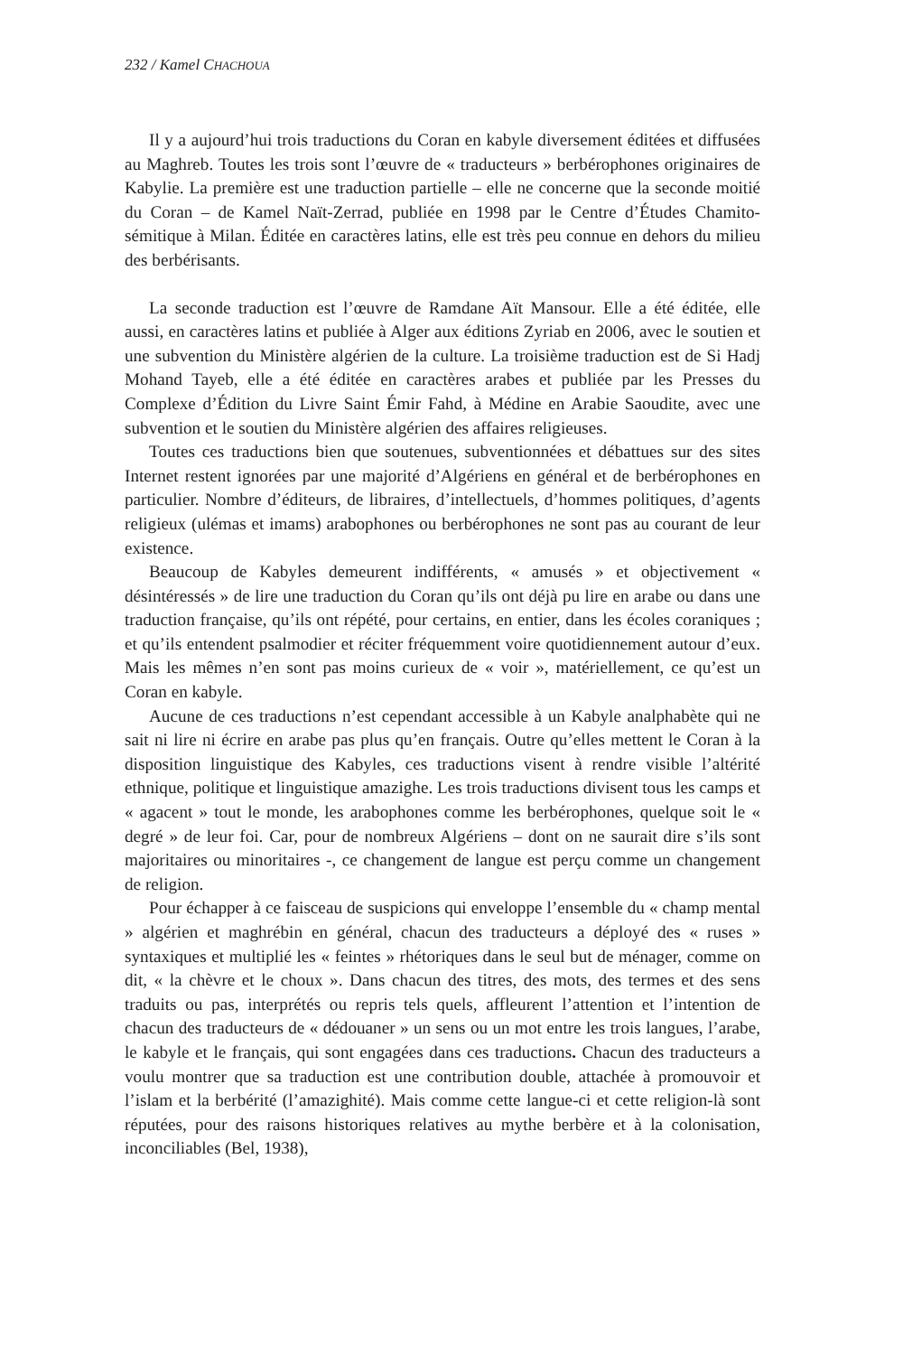232 / Kamel CHACHOUA
Il y a aujourd’hui trois traductions du Coran en kabyle diversement éditées et diffusées au Maghreb. Toutes les trois sont l’œuvre de « traducteurs » berbérophones originaires de Kabylie. La première est une traduction partielle – elle ne concerne que la seconde moitié du Coran – de Kamel Naït-Zerrad, publiée en 1998 par le Centre d’Études Chamito-sémitique à Milan. Éditée en caractères latins, elle est très peu connue en dehors du milieu des berbérisants.
La seconde traduction est l’œuvre de Ramdane Aït Mansour. Elle a été éditée, elle aussi, en caractères latins et publiée à Alger aux éditions Zyriab en 2006, avec le soutien et une subvention du Ministère algérien de la culture. La troisième traduction est de Si Hadj Mohand Tayeb, elle a été éditée en caractères arabes et publiée par les Presses du Complexe d’Édition du Livre Saint Émir Fahd, à Médine en Arabie Saoudite, avec une subvention et le soutien du Ministère algérien des affaires religieuses.
Toutes ces traductions bien que soutenues, subventionnées et débattues sur des sites Internet restent ignorées par une majorité d’Algériens en général et de berbérophones en particulier. Nombre d’éditeurs, de libraires, d’intellectuels, d’hommes politiques, d’agents religieux (ulémas et imams) arabophones ou berbérophones ne sont pas au courant de leur existence.
Beaucoup de Kabyles demeurent indifférents, « amusés » et objectivement « désintéressés » de lire une traduction du Coran qu’ils ont déjà pu lire en arabe ou dans une traduction française, qu’ils ont répété, pour certains, en entier, dans les écoles coraniques ; et qu’ils entendent psalmodier et réciter fréquemment voire quotidiennement autour d’eux. Mais les mêmes n’en sont pas moins curieux de « voir », matériellement, ce qu’est un Coran en kabyle.
Aucune de ces traductions n’est cependant accessible à un Kabyle analphabète qui ne sait ni lire ni écrire en arabe pas plus qu’en français. Outre qu’elles mettent le Coran à la disposition linguistique des Kabyles, ces traductions visent à rendre visible l’altérité ethnique, politique et linguistique amazighe. Les trois traductions divisent tous les camps et « agacent » tout le monde, les arabophones comme les berbérophones, quelque soit le « degré » de leur foi. Car, pour de nombreux Algériens – dont on ne saurait dire s’ils sont majoritaires ou minoritaires -, ce changement de langue est perçu comme un changement de religion.
Pour échapper à ce faisceau de suspicions qui enveloppe l’ensemble du « champ mental » algérien et maghrébin en général, chacun des traducteurs a déployé des « ruses » syntaxiques et multiplié les « feintes » rhétoriques dans le seul but de ménager, comme on dit, « la chèvre et le choux ». Dans chacun des titres, des mots, des termes et des sens traduits ou pas, interprétés ou repris tels quels, affleurent l’attention et l’intention de chacun des traducteurs de « dédouaner » un sens ou un mot entre les trois langues, l’arabe, le kabyle et le français, qui sont engagées dans ces traductions. Chacun des traducteurs a voulu montrer que sa traduction est une contribution double, attachée à promouvoir et l’islam et la berbérité (l’amazighité). Mais comme cette langue-ci et cette religion-là sont réputées, pour des raisons historiques relatives au mythe berbère et à la colonisation, inconciliables (Bel, 1938),